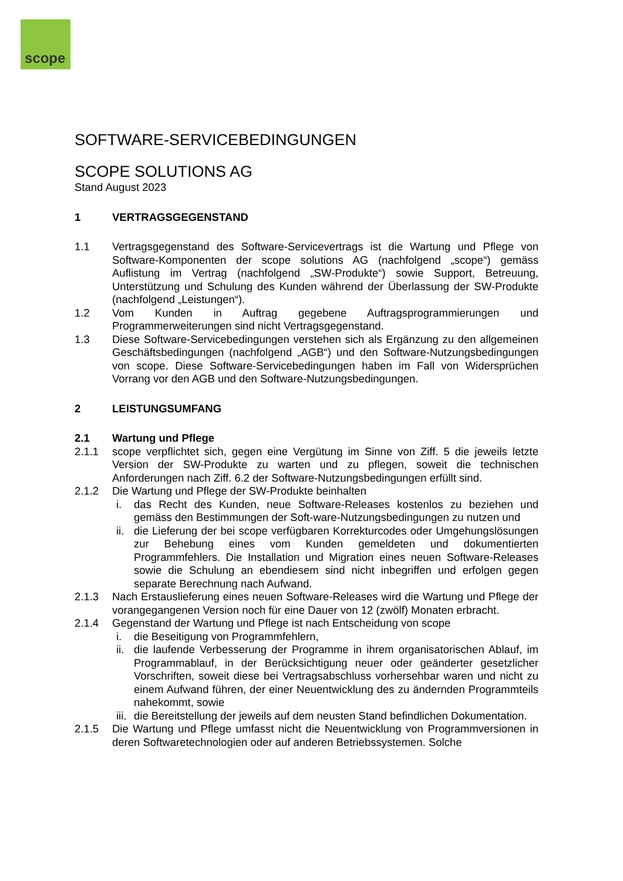scope
SOFTWARE-SERVICEBEDINGUNGEN
SCOPE SOLUTIONS AG
Stand August 2023
1 VERTRAGSGEGENSTAND
1.1 Vertragsgegenstand des Software-Servicevertrags ist die Wartung und Pflege von Software-Komponenten der scope solutions AG (nachfolgend „scope“) gemäss Auflistung im Vertrag (nachfolgend „SW-Produkte“) sowie Support, Betreuung, Unterstützung und Schulung des Kunden während der Überlassung der SW-Produkte (nachfolgend „Leistungen“).
1.2 Vom Kunden in Auftrag gegebene Auftragsprogrammierungen und Programmerweiterungen sind nicht Vertragsgegenstand.
1.3 Diese Software-Servicebedingungen verstehen sich als Ergänzung zu den allgemeinen Geschäftsbedingungen (nachfolgend „AGB“) und den Software-Nutzungsbedingungen von scope. Diese Software-Servicebedingungen haben im Fall von Widersprüchen Vorrang vor den AGB und den Software-Nutzungsbedingungen.
2 LEISTUNGSUMFANG
2.1 Wartung und Pflege
2.1.1 scope verpflichtet sich, gegen eine Vergütung im Sinne von Ziff. 5 die jeweils letzte Version der SW-Produkte zu warten und zu pflegen, soweit die technischen Anforderungen nach Ziff. 6.2 der Software-Nutzungsbedingungen erfüllt sind.
2.1.2 Die Wartung und Pflege der SW-Produkte beinhalten
i. das Recht des Kunden, neue Software-Releases kostenlos zu beziehen und gemäss den Bestimmungen der Soft-ware-Nutzungsbedingungen zu nutzen und
ii. die Lieferung der bei scope verfügbaren Korrekturcodes oder Umgehungslösungen zur Behebung eines vom Kunden gemeldeten und dokumentierten Programmfehlers. Die Installation und Migration eines neuen Software-Releases sowie die Schulung an ebendiesem sind nicht inbegriffen und erfolgen gegen separate Berechnung nach Aufwand.
2.1.3 Nach Erstauslieferung eines neuen Software-Releases wird die Wartung und Pflege der vorangegangenen Version noch für eine Dauer von 12 (zwölf) Monaten erbracht.
2.1.4 Gegenstand der Wartung und Pflege ist nach Entscheidung von scope
i. die Beseitigung von Programmfehlern,
ii. die laufende Verbesserung der Programme in ihrem organisatorischen Ablauf, im Programmablauf, in der Berücksichtigung neuer oder geänderter gesetzlicher Vorschriften, soweit diese bei Vertragsabschluss vorhersehbar waren und nicht zu einem Aufwand führen, der einer Neuentwicklung des zu ändernden Programmteils nahekommt, sowie
iii. die Bereitstellung der jeweils auf dem neusten Stand befindlichen Dokumentation.
2.1.5 Die Wartung und Pflege umfasst nicht die Neuentwicklung von Programmversionen in deren Softwaretechnologien oder auf anderen Betriebssystemen. Solche